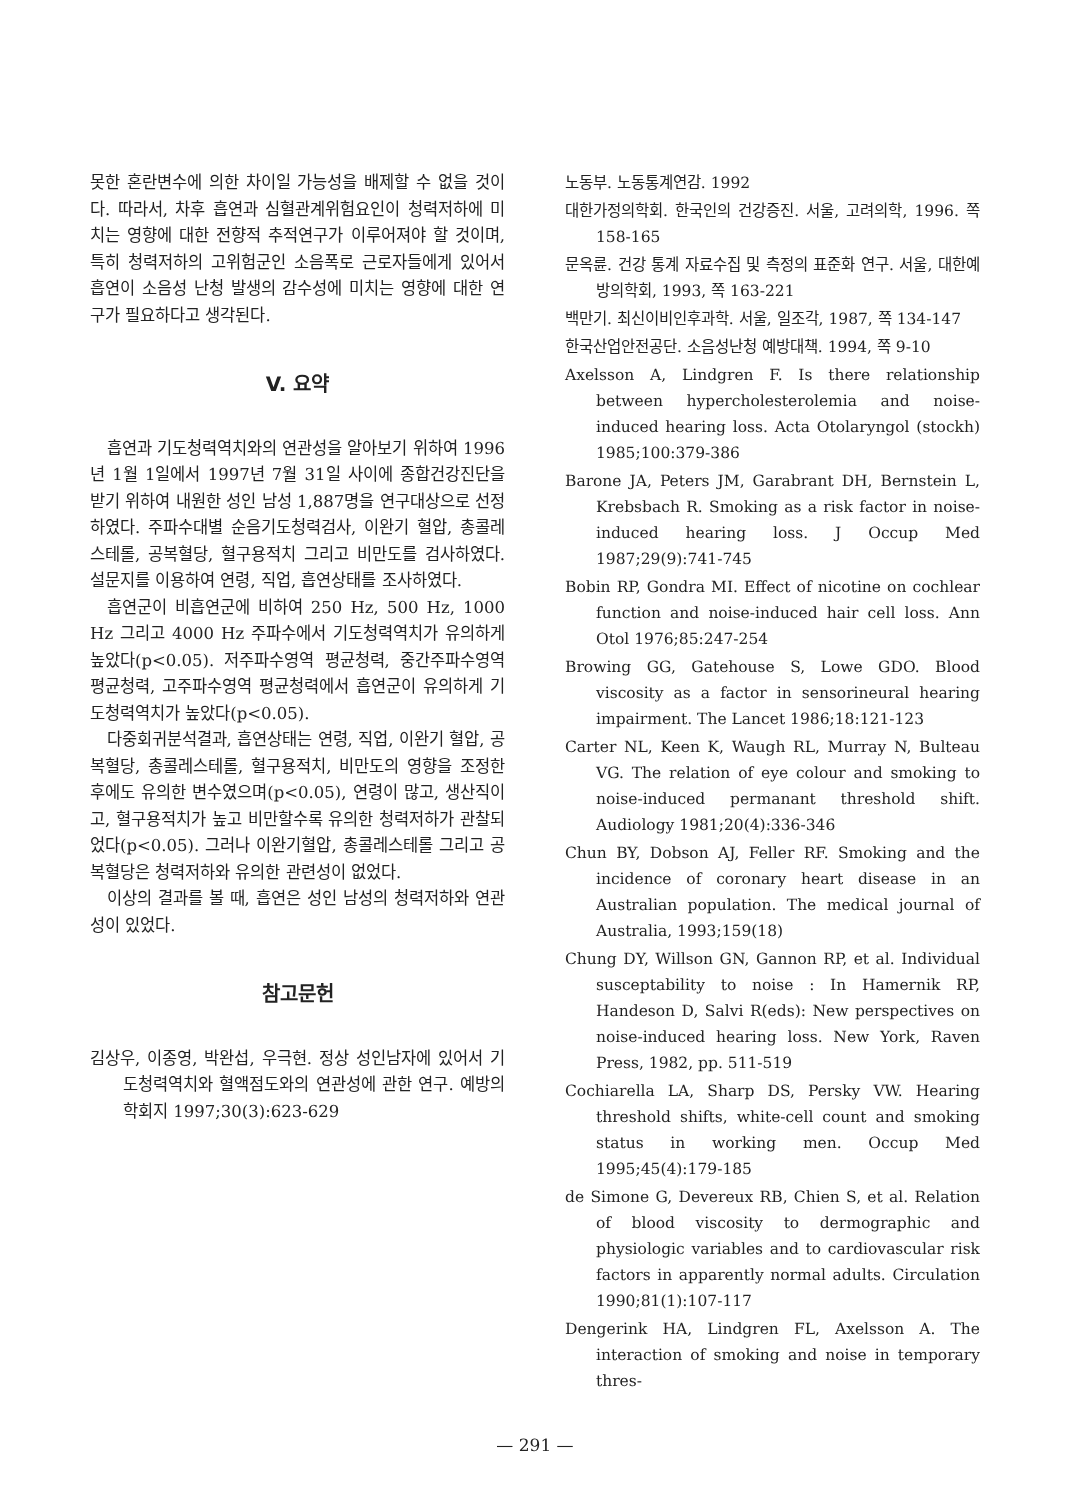못한 혼란변수에 의한 차이일 가능성을 배제할 수 없을 것이다. 따라서, 차후 흡연과 심혈관계위험요인이 청력저하에 미치는 영향에 대한 전향적 추적연구가 이루어져야 할 것이며, 특히 청력저하의 고위험군인 소음폭로 근로자들에게 있어서 흡연이 소음성 난청 발생의 감수성에 미치는 영향에 대한 연구가 필요하다고 생각된다.
V. 요약
흡연과 기도청력역치와의 연관성을 알아보기 위하여 1996년 1월 1일에서 1997년 7월 31일 사이에 종합건강진단을 받기 위하여 내원한 성인 남성 1,887명을 연구대상으로 선정하였다. 주파수대별 순음기도청력검사, 이완기 혈압, 총콜레스테롤, 공복혈당, 혈구용적치 그리고 비만도를 검사하였다. 설문지를 이용하여 연령, 직업, 흡연상태를 조사하였다.
흡연군이 비흡연군에 비하여 250 Hz, 500 Hz, 1000 Hz 그리고 4000 Hz 주파수에서 기도청력역치가 유의하게 높았다(p<0.05). 저주파수영역 평균청력, 중간주파수영역 평균청력, 고주파수영역 평균청력에서 흡연군이 유의하게 기도청력역치가 높았다(p<0.05).
다중회귀분석결과, 흡연상태는 연령, 직업, 이완기 혈압, 공복혈당, 총콜레스테롤, 혈구용적치, 비만도의 영향을 조정한 후에도 유의한 변수였으며(p<0.05), 연령이 많고, 생산직이고, 혈구용적치가 높고 비만할수록 유의한 청력저하가 관찰되었다(p<0.05). 그러나 이완기혈압, 총콜레스테롤 그리고 공복혈당은 청력저하와 유의한 관련성이 없었다.
이상의 결과를 볼 때, 흡연은 성인 남성의 청력저하와 연관성이 있었다.
참고문헌
김상우, 이종영, 박완섭, 우극현. 정상 성인남자에 있어서 기도청력역치와 혈액점도와의 연관성에 관한 연구. 예방의학회지 1997;30(3):623-629
노동부. 노동통계연감. 1992
대한가정의학회. 한국인의 건강증진. 서울, 고려의학, 1996. 쪽 158-165
문옥륜. 건강 통계 자료수집 및 측정의 표준화 연구. 서울, 대한예방의학회, 1993, 쪽 163-221
백만기. 최신이비인후과학. 서울, 일조각, 1987, 쪽 134-147
한국산업안전공단. 소음성난청 예방대책. 1994, 쪽 9-10
Axelsson A, Lindgren F. Is there relationship between hypercholesterolemia and noise-induced hearing loss. Acta Otolaryngol (stockh) 1985;100:379-386
Barone JA, Peters JM, Garabrant DH, Bernstein L, Krebsbach R. Smoking as a risk factor in noise-induced hearing loss. J Occup Med 1987;29(9):741-745
Bobin RP, Gondra MI. Effect of nicotine on cochlear function and noise-induced hair cell loss. Ann Otol 1976;85:247-254
Browing GG, Gatehouse S, Lowe GDO. Blood viscosity as a factor in sensorineural hearing impairment. The Lancet 1986;18:121-123
Carter NL, Keen K, Waugh RL, Murray N, Bulteau VG. The relation of eye colour and smoking to noise-induced permanant threshold shift. Audiology 1981;20(4):336-346
Chun BY, Dobson AJ, Feller RF. Smoking and the incidence of coronary heart disease in an Australian population. The medical journal of Australia, 1993;159(18)
Chung DY, Willson GN, Gannon RP, et al. Individual susceptability to noise : In Hamernik RP, Handeson D, Salvi R(eds): New perspectives on noise-induced hearing loss. New York, Raven Press, 1982, pp. 511-519
Cochiarella LA, Sharp DS, Persky VW. Hearing threshold shifts, white-cell count and smoking status in working men. Occup Med 1995;45(4):179-185
de Simone G, Devereux RB, Chien S, et al. Relation of blood viscosity to dermographic and physiologic variables and to cardiovascular risk factors in apparently normal adults. Circulation 1990;81(1):107-117
Dengerink HA, Lindgren FL, Axelsson A. The interaction of smoking and noise in temporary thres-
— 291 —